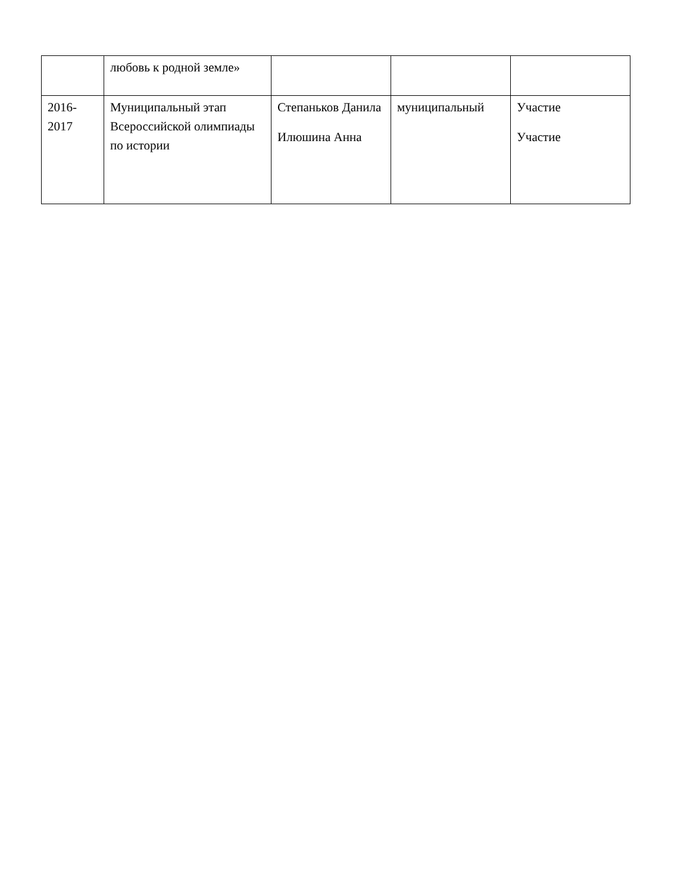| | любовь к родной земле» | | | |
| 2016- 2017 | Муниципальный этап Всероссийской олимпиады по истории | Степаньков Данила Илюшина Анна | муниципальный | Участие Участие |